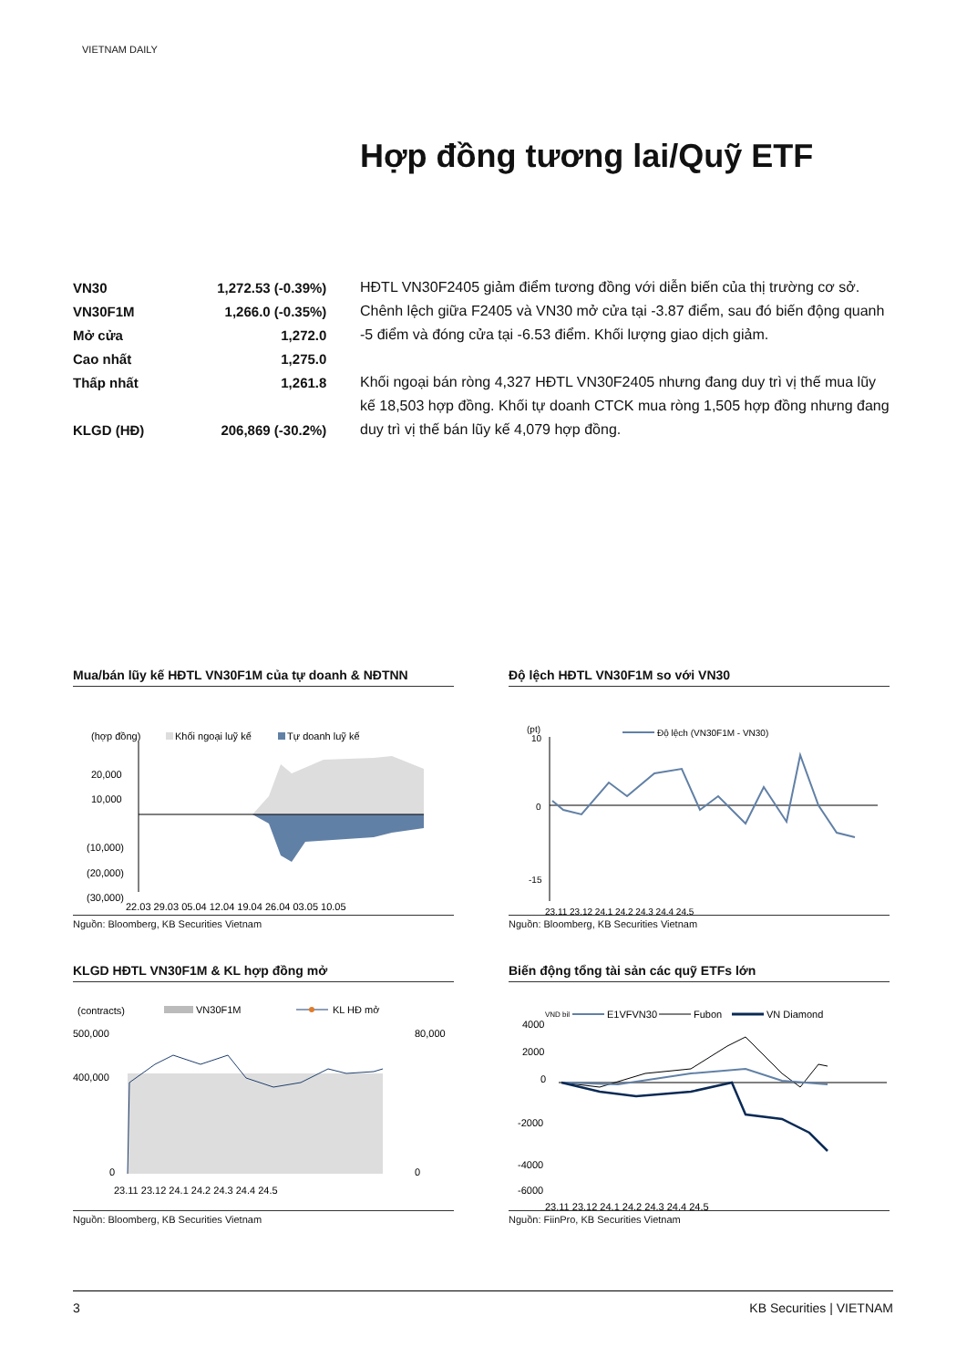VIETNAM DAILY
Hợp đồng tương lai/Quỹ ETF
| VN30 | 1,272.53 (-0.39%) |
| VN30F1M | 1,266.0 (-0.35%) |
| Mở cửa | 1,272.0 |
| Cao nhất | 1,275.0 |
| Thấp nhất | 1,261.8 |
| KLGD (HĐ) | 206,869 (-30.2%) |
HĐTL VN30F2405 giảm điểm tương đồng với diễn biến của thị trường cơ sở. Chênh lệch giữa F2405 và VN30 mở cửa tại -3.87 điểm, sau đó biến động quanh -5 điểm và đóng cửa tại -6.53 điểm. Khối lượng giao dịch giảm.
Khối ngoại bán ròng 4,327 HĐTL VN30F2405 nhưng đang duy trì vị thế mua lũy kế 18,503 hợp đồng. Khối tự doanh CTCK mua ròng 1,505 hợp đồng nhưng đang duy trì vị thế bán lũy kế 4,079 hợp đồng.
Mua/bán lũy kế HĐTL VN30F1M của tự doanh & NĐTNN
(hợp đồng)
Khối ngoại luỹ kế
Tự doanh luỹ kế
20,000
10,000
(10,000)
(20,000)
(30,000)
22.03 29.03 05.04 12.04 19.04 26.04 03.05 10.05
Nguồn: Bloomberg, KB Securities Vietnam
Độ lệch HĐTL VN30F1M so với VN30
(pt)
Độ lệch (VN30F1M - VN30)
10
0
-15
23.11 23.12 24.1 24.2 24.3 24.4 24.5
Nguồn: Bloomberg, KB Securities Vietnam
KLGD HĐTL VN30F1M & KL hợp đồng mở
(contracts)
VN30F1M
KL HĐ mở
500,000
400,000
0
80,000
0
23.11 23.12 24.1 24.2 24.3 24.4 24.5
Nguồn: Bloomberg, KB Securities Vietnam
Biến động tổng tài sản các quỹ ETFs lớn
VND bil
E1VFVN30
Fubon
VN Diamond
4000
2000
0
-2000
-4000
-6000
23.11 23.12 24.1 24.2 24.3 24.4 24.5
Nguồn: FiinPro, KB Securities Vietnam
3 KB Securities | VIETNAM